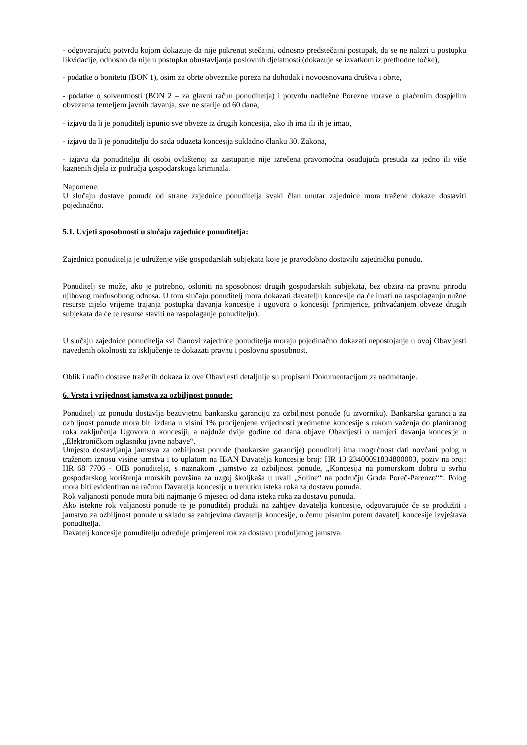- odgovarajuću potvrdu kojom dokazuje da nije pokrenut stečajni, odnosno predstečajni postupak, da se ne nalazi u postupku likvidacije, odnosno da nije u postupku obustavljanja poslovnih djelatnosti (dokazuje se izvatkom iz prethodne točke),
- podatke o bonitetu (BON 1), osim za obrte obveznike poreza na dohodak i novoosnovana društva i obrte,
- podatke o solventnosti (BON 2 – za glavni račun ponuditelja) i potvrdu nadležne Porezne uprave o plaćenim dospjelim obvezama temeljem javnih davanja, sve ne starije od 60 dana,
- izjavu da li je ponuditelj ispunio sve obveze iz drugih koncesija, ako ih ima ili ih je imao,
- izjavu da li je ponuditelju do sada oduzeta koncesija sukladno članku 30. Zakona,
- izjavu da ponuditelju ili osobi ovlaštenoj za zastupanje nije izrečena pravomoćna osuđujuća presuda za jedno ili više kaznenih djela iz područja gospodarskoga kriminala.
Napomene:
U slučaju dostave ponude od strane zajednice ponuditelja svaki član unutar zajednice mora tražene dokaze dostaviti pojedinačno.
5.1. Uvjeti sposobnosti u slučaju zajednice ponuditelja:
Zajednica ponuditelja je udruženje više gospodarskih subjekata koje je pravodobno dostavilo zajedničku ponudu.
Ponuditelj se može, ako je potrebno, osloniti na sposobnost drugih gospodarskih subjekata, bez obzira na pravnu prirodu njihovog međusobnog odnosa. U tom slučaju ponuditelj mora dokazati davatelju koncesije da će imati na raspolaganju nužne resurse cijelo vrijeme trajanja postupka davanja koncesije i ugovora o koncesiji (primjerice, prihvaćanjem obveze drugih subjekata da će te resurse staviti na raspolaganje ponuditelju).
U slučaju zajednice ponuditelja svi članovi zajednice ponuditelja moraju pojedinačno dokazati nepostojanje u ovoj Obavijesti navedenih okolnosti za isključenje te dokazati pravnu i poslovnu sposobnost.
Oblik i način dostave traženih dokaza iz ove Obavijesti detaljnije su propisani Dokumentacijom za nadmetanje.
6. Vrsta i vrijednost jamstva za ozbiljnost ponude:
Ponuditelj uz ponudu dostavlja bezuvjetnu bankarsku garanciju za ozbiljnost ponude (u izvorniku). Bankarska garancija za ozbiljnost ponude mora biti izdana u visini 1% procijenjene vrijednosti predmetne koncesije s rokom važenja do planiranog roka zaključenja Ugovora o koncesiji, a najduže dvije godine od dana objave Obavijesti o namjeri davanja koncesije u „Elektroničkom oglasniku javne nabave“.
Umjesto dostavljanja jamstva za ozbiljnost ponude (bankarske garancije) ponuditelj ima mogućnost dati novčani polog u traženom iznosu visine jamstva i to uplatom na IBAN Davatelja koncesije broj: HR 13 2340009183480000З, poziv na broj: HR 68 7706 - OIB ponuditelja, s naznakom „jamstvo za ozbiljnost ponude, „Koncesija na pomorskom dobru u svrhu gospodarskog korištenja morskih površina za uzgoj školjkaša u uvali „Soline“ na području Grada Poreč-Parenzo““. Polog mora biti evidentiran na računu Davatelja koncesije u trenutku isteka roka za dostavu ponuda.
Rok valjanosti ponude mora biti najmanje 6 mjeseci od dana isteka roka za dostavu ponuda.
Ako istekne rok valjanosti ponude te je ponuditelj produži na zahtjev davatelja koncesije, odgovarajuće će se produžiti i jamstvo za ozbiljnost ponude u skladu sa zahtjevima davatelja koncesije, o čemu pisanim putem davatelj koncesije izvještava ponuditelja.
Davatelj koncesije ponuditelju određuje primjereni rok za dostavu produljenog jamstva.